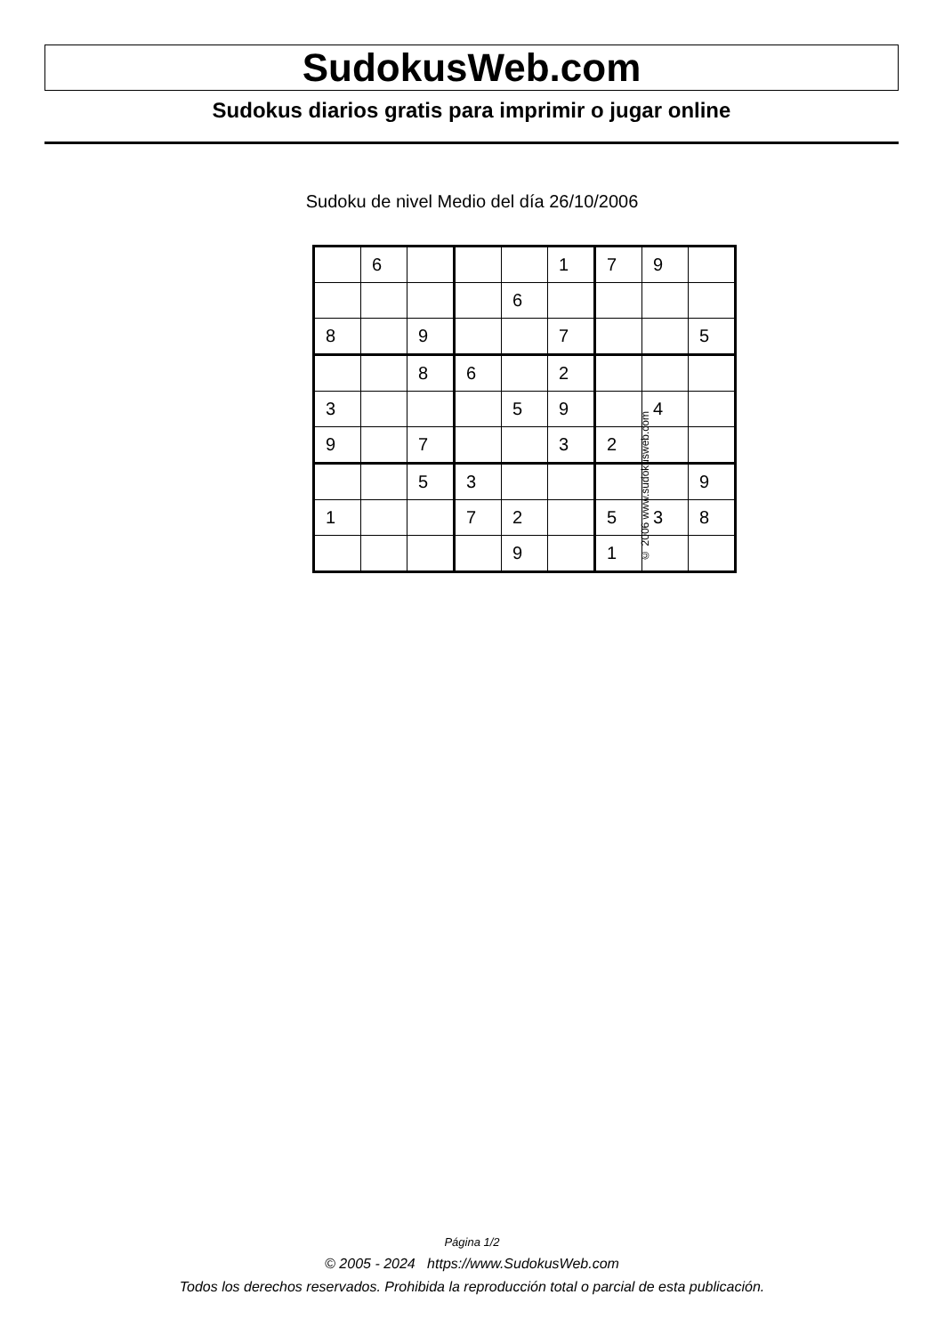SudokusWeb.com
Sudokus diarios gratis para imprimir o jugar online
Sudoku de nivel Medio del día 26/10/2006
| | 6 | | | | 1 | 7 | 9 | |
| | | | | 6 | | | | |
| 8 | | 9 | | | 7 | | | 5 |
| | | 8 | 6 | | 2 | | | |
| 3 | | | | 5 | 9 | | 4 | |
| 9 | | 7 | | | 3 | 2 | | |
| | | 5 | 3 | | | | | 9 |
| 1 | | | 7 | 2 | | 5 | 3 | 8 |
| | | | | 9 | | 1 | | |
© 2006 www.sudokusweb.com
Página 1/2
© 2005 - 2024 https://www.SudokusWeb.com
Todos los derechos reservados. Prohibida la reproducción total o parcial de esta publicación.